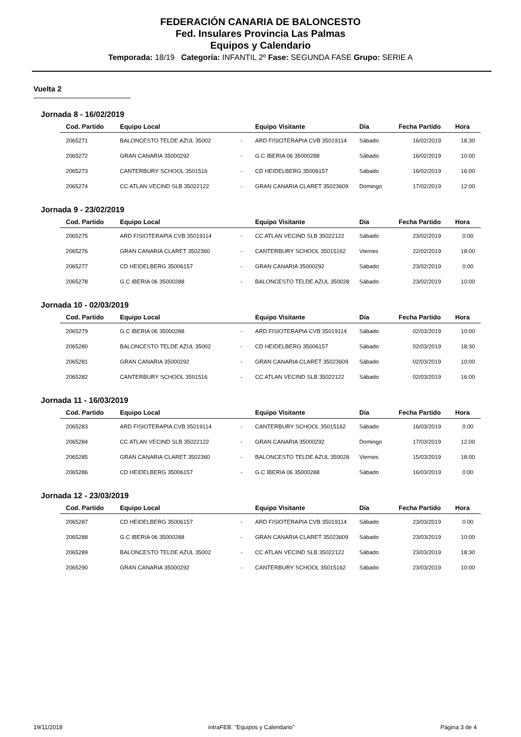FEDERACIÓN CANARIA DE BALONCESTO
Fed. Insulares Provincia Las Palmas
Equipos y Calendario
Temporada: 18/19 Categoría: INFANTIL 2º Fase: SEGUNDA FASE Grupo: SERIE A
Vuelta 2
Jornada 8 - 16/02/2019
| Cod. Partido | Equipo Local | | Equipo Visitante | Día | Fecha Partido | Hora |
| --- | --- | --- | --- | --- | --- | --- |
| 2065271 | BALONCESTO TELDE AZUL 35002 | - | ARD FISIOTERAPIA CVB 35019114 | Sábado | 16/02/2019 | 18:30 |
| 2065272 | GRAN CANARIA 35000292 | - | G.C IBERIA 06 35000288 | Sábado | 16/02/2019 | 10:00 |
| 2065273 | CANTERBURY SCHOOL 3501516 | - | CD HEIDELBERG 35006157 | Sábado | 16/02/2019 | 16:00 |
| 2065274 | CC ATLAN VECIND SLB 35022122 | - | GRAN CANARIA CLARET 35023609 | Domingo | 17/02/2019 | 12:00 |
Jornada 9 - 23/02/2019
| Cod. Partido | Equipo Local | | Equipo Visitante | Día | Fecha Partido | Hora |
| --- | --- | --- | --- | --- | --- | --- |
| 2065275 | ARD FISIOTERAPIA CVB 35019114 | - | CC ATLAN VECIND SLB 35022122 | Sábado | 23/02/2019 | 0:00 |
| 2065276 | GRAN CANARIA CLARET 3502360 | - | CANTERBURY SCHOOL 35015162 | Viernes | 22/02/2019 | 18:00 |
| 2065277 | CD HEIDELBERG 35006157 | - | GRAN CANARIA 35000292 | Sábado | 23/02/2019 | 0:00 |
| 2065278 | G.C IBERIA 06 35000288 | - | BALONCESTO TELDE AZUL 350028 | Sábado | 23/02/2019 | 10:00 |
Jornada 10 - 02/03/2019
| Cod. Partido | Equipo Local | | Equipo Visitante | Día | Fecha Partido | Hora |
| --- | --- | --- | --- | --- | --- | --- |
| 2065279 | G.C IBERIA 06 35000288 | - | ARD FISIOTERAPIA CVB 35019114 | Sábado | 02/03/2019 | 10:00 |
| 2065280 | BALONCESTO TELDE AZUL 35002 | - | CD HEIDELBERG 35006157 | Sábado | 02/03/2019 | 18:30 |
| 2065281 | GRAN CANARIA 35000292 | - | GRAN CANARIA CLARET 35023609 | Sábado | 02/03/2019 | 10:00 |
| 2065282 | CANTERBURY SCHOOL 3501516 | - | CC ATLAN VECIND SLB 35022122 | Sábado | 02/03/2019 | 16:00 |
Jornada 11 - 16/03/2019
| Cod. Partido | Equipo Local | | Equipo Visitante | Día | Fecha Partido | Hora |
| --- | --- | --- | --- | --- | --- | --- |
| 2065283 | ARD FISIOTERAPIA CVB 35019114 | - | CANTERBURY SCHOOL 35015162 | Sábado | 16/03/2019 | 0:00 |
| 2065284 | CC ATLAN VECIND SLB 35022122 | - | GRAN CANARIA 35000292 | Domingo | 17/03/2019 | 12:00 |
| 2065285 | GRAN CANARIA CLARET 3502360 | - | BALONCESTO TELDE AZUL 350028 | Viernes | 15/03/2019 | 18:00 |
| 2065286 | CD HEIDELBERG 35006157 | - | G.C IBERIA 06 35000288 | Sábado | 16/03/2019 | 0:00 |
Jornada 12 - 23/03/2019
| Cod. Partido | Equipo Local | | Equipo Visitante | Día | Fecha Partido | Hora |
| --- | --- | --- | --- | --- | --- | --- |
| 2065287 | CD HEIDELBERG 35006157 | - | ARD FISIOTERAPIA CVB 35019114 | Sábado | 23/03/2019 | 0:00 |
| 2065288 | G.C IBERIA 06 35000288 | - | GRAN CANARIA CLARET 35023609 | Sábado | 23/03/2019 | 10:00 |
| 2065289 | BALONCESTO TELDE AZUL 35002 | - | CC ATLAN VECIND SLB 35022122 | Sábado | 23/03/2019 | 18:30 |
| 2065290 | GRAN CANARIA 35000292 | - | CANTERBURY SCHOOL 35015162 | Sábado | 23/03/2019 | 10:00 |
19/11/2018 intraFEB. "Equipos y Calendario" Página 3 de 4